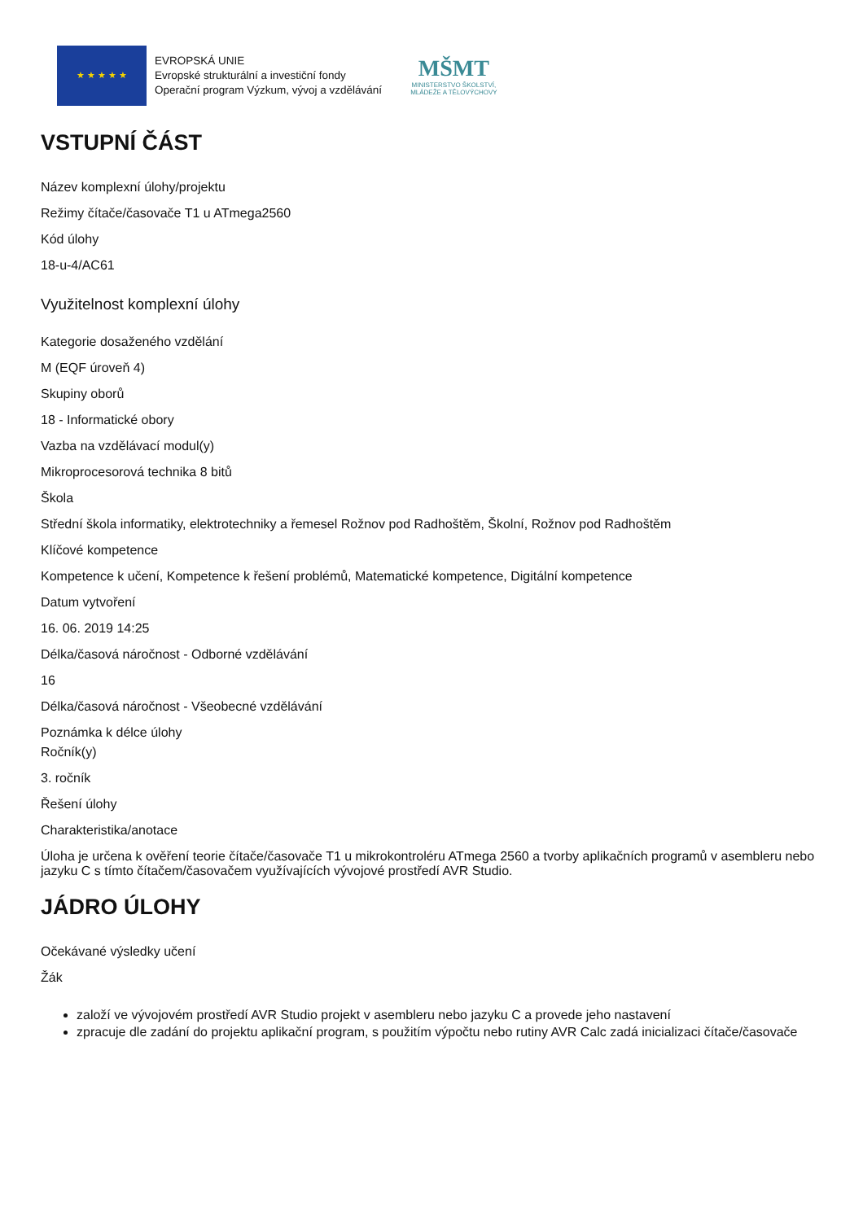★ ★ ★ ★ ★
EVROPSKÁ UNIE
Evropské strukturální a investiční fondy
Operační program Výzkum, vývoj a vzdělávání
MŠMT
MINISTERSTVO ŠKOLSTVÍ,
MLÁDEŽE A TĚLOVÝCHOVY
VSTUPNÍ ČÁST
Název komplexní úlohy/projektu
Režimy čítače/časovače T1 u ATmega2560
Kód úlohy
18-u-4/AC61
Využitelnost komplexní úlohy
Kategorie dosaženého vzdělání
M (EQF úroveň 4)
Skupiny oborů
18 - Informatické obory
Vazba na vzdělávací modul(y)
Mikroprocesorová technika 8 bitů
Škola
Střední škola informatiky, elektrotechniky a řemesel Rožnov pod Radhoštěm, Školní, Rožnov pod Radhoštěm
Klíčové kompetence
Kompetence k učení, Kompetence k řešení problémů, Matematické kompetence, Digitální kompetence
Datum vytvoření
16. 06. 2019 14:25
Délka/časová náročnost - Odborné vzdělávání
16
Délka/časová náročnost - Všeobecné vzdělávání
Poznámka k délce úlohy
Ročník(y)
3. ročník
Řešení úlohy
Charakteristika/anotace
Úloha je určena k ověření teorie čítače/časovače T1 u mikrokontroléru ATmega 2560 a tvorby aplikačních programů v asembleru nebo jazyku C s tímto čítačem/časovačem využívajících vývojové prostředí AVR Studio.
JÁDRO ÚLOHY
Očekávané výsledky učení
Žák
založí ve vývojovém prostředí AVR Studio projekt v asembleru nebo jazyku C a provede jeho nastavení
zpracuje dle zadání do projektu aplikační program, s použitím výpočtu nebo rutiny AVR Calc zadá inicializaci čítače/časovače